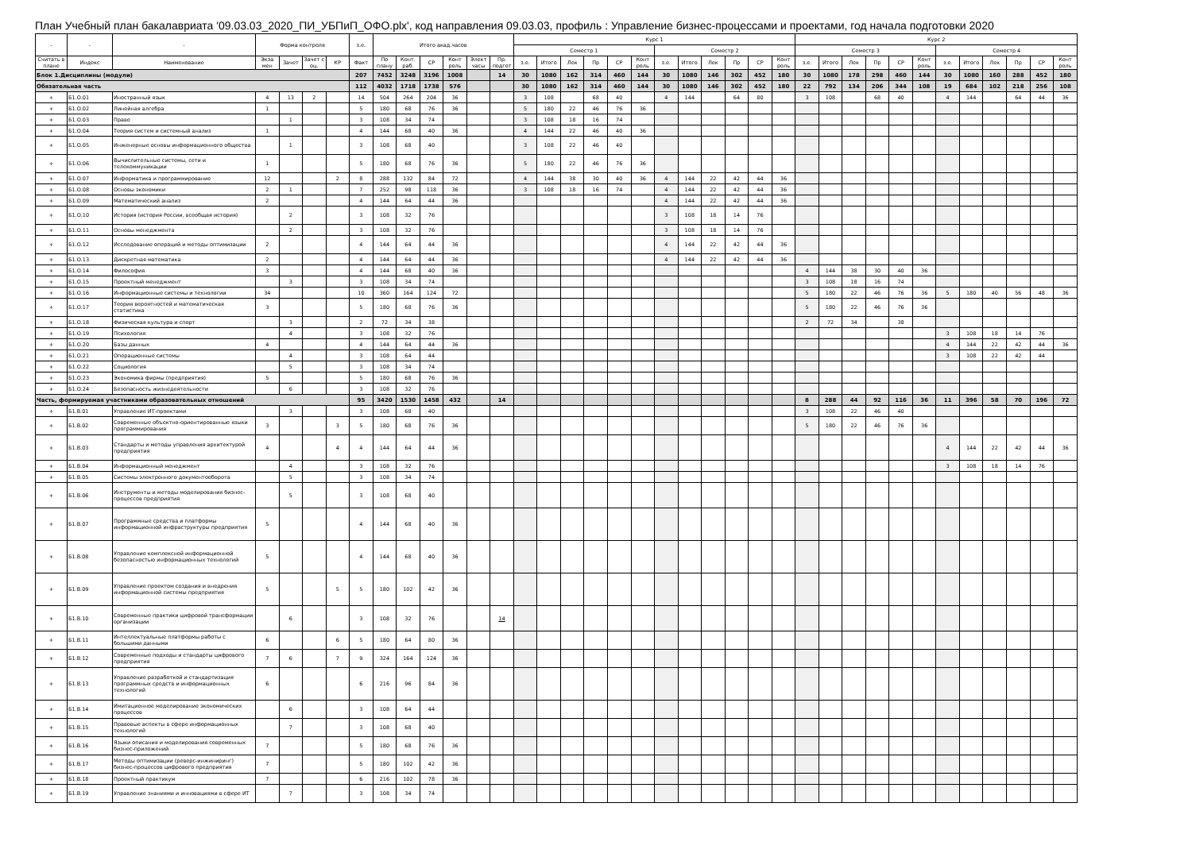План Учебный план бакалавриата '09.03.03_2020_ПИ_УБПиП_ОФО.plx', код направления 09.03.03, профиль : Управление бизнес-процессами и проектами, год начала подготовки 2020
| - | - | - | Форма контроля | | | | з.е. | Итого акад.часов | | | | | | Курс 1 | | | | | | | | | | | | Курс 2 | | | | | | | | | | | |
| --- | --- | --- | --- | --- | --- | --- | --- | --- | --- | --- | --- | --- | --- | --- | --- | --- | --- | --- | --- | --- | --- | --- | --- | --- | --- | --- | --- | --- | --- | --- | --- | --- | --- | --- | --- | --- | --- |
| | | | | | | | | | | | | | | Семестр 1 | | | | | | Семестр 2 | | | | | | Семестр 3 | | | | | | Семестр 4 | | | | | |
| Считать в плане | Индекс | Наименование | Экза мен | Зачет | Зачет с оц. | КР | Факт | По плану | Конт. раб. | СР | Конт роль | Элект часы | Пр. подгот | з.е. | Итого | Лек | Пр | СР | Конт роль | з.е. | Итого | Лек | Пр | СР | Конт роль | з.е. | Итого | Лек | Пр | СР | Конт роль | з.е. | Итого | Лек | Пр | СР | Конт роль |
| Блок 1.Дисциплины (модули) | | | | | | | 207 | 7452 | 3248 | 3196 | 1008 | | 14 | 30 | 1080 | 162 | 314 | 460 | 144 | 30 | 1080 | 146 | 302 | 452 | 180 | 30 | 1080 | 178 | 298 | 460 | 144 | 30 | 1080 | 160 | 288 | 452 | 180 |
| Обязательная часть | | | | | | | 112 | 4032 | 1718 | 1738 | 576 | | | 30 | 1080 | 162 | 314 | 460 | 144 | 30 | 1080 | 146 | 302 | 452 | 180 | 22 | 792 | 134 | 206 | 344 | 108 | 19 | 684 | 102 | 218 | 256 | 108 |
| + | Б1.О.01 | Иностранный язык | 4 | 13 | 2 | | 14 | 504 | 264 | 204 | 36 | | | 3 | 108 | | 68 | 40 | | 4 | 144 | | 64 | 80 | | 3 | 108 | | 68 | 40 | | 4 | 144 | | 64 | 44 | 36 |
| + | Б1.О.02 | Линейная алгебра | 1 | | | | 5 | 180 | 68 | 76 | 36 | | | 5 | 180 | 22 | 46 | 76 | 36 | | | | | | | | | | | | | | | | | | |
| + | Б1.О.03 | Право | | 1 | | | 3 | 108 | 34 | 74 | | | | 3 | 108 | 18 | 16 | 74 | | | | | | | | | | | | | | | | | | | |
| + | Б1.О.04 | Теория систем и системный анализ | 1 | | | | 4 | 144 | 68 | 40 | 36 | | | 4 | 144 | 22 | 46 | 40 | 36 | | | | | | | | | | | | | | | | | | |
| + | Б1.О.05 | Инженерные основы информационного общества | | 1 | | | 3 | 108 | 68 | 40 | | | | 3 | 108 | 22 | 46 | 40 | | | | | | | | | | | | | | | | | | | |
| + | Б1.О.06 | Вычислительные системы, сети и телекоммуникации | 1 | | | | 5 | 180 | 68 | 76 | 36 | | | 5 | 180 | 22 | 46 | 76 | 36 | | | | | | | | | | | | | | | | | | |
| + | Б1.О.07 | Информатика и программирование | 12 | | | 2 | 8 | 288 | 132 | 84 | 72 | | | 4 | 144 | 38 | 30 | 40 | 36 | 4 | 144 | 22 | 42 | 44 | 36 | | | | | | | | | | | | |
| + | Б1.О.08 | Основы экономики | 2 | 1 | | | 7 | 252 | 98 | 118 | 36 | | | 3 | 108 | 18 | 16 | 74 | | 4 | 144 | 22 | 42 | 44 | 36 | | | | | | | | | | | | |
| + | Б1.О.09 | Математический анализ | 2 | | | | 4 | 144 | 64 | 44 | 36 | | | | | | | | | 4 | 144 | 22 | 42 | 44 | 36 | | | | | | | | | | | | |
| + | Б1.О.10 | История (история России, всеобщая история) | | 2 | | | 3 | 108 | 32 | 76 | | | | | | | | | | 3 | 108 | 18 | 14 | 76 | | | | | | | | | | | | | |
| + | Б1.О.11 | Основы менеджмента | | 2 | | | 3 | 108 | 32 | 76 | | | | | | | | | | 3 | 108 | 18 | 14 | 76 | | | | | | | | | | | | | |
| + | Б1.О.12 | Исследование операций и методы оптимизации | 2 | | | | 4 | 144 | 64 | 44 | 36 | | | | | | | | | 4 | 144 | 22 | 42 | 44 | 36 | | | | | | | | | | | | |
| + | Б1.О.13 | Дискретная математика | 2 | | | | 4 | 144 | 64 | 44 | 36 | | | | | | | | | 4 | 144 | 22 | 42 | 44 | 36 | | | | | | | | | | | | |
| + | Б1.О.14 | Философия | 3 | | | | 4 | 144 | 68 | 40 | 36 | | | | | | | | | | | | | | | 4 | 144 | 38 | 30 | 40 | 36 | | | | | | |
| + | Б1.О.15 | Проектный менеджмент | | 3 | | | 3 | 108 | 34 | 74 | | | | | | | | | | | | | | | | 3 | 108 | 18 | 16 | 74 | | | | | | | |
| + | Б1.О.16 | Информационные системы и технологии | 34 | | | | 10 | 360 | 164 | 124 | 72 | | | | | | | | | | | | | | | 5 | 180 | 22 | 46 | 76 | 36 | 5 | 180 | 40 | 56 | 48 | 36 |
| + | Б1.О.17 | Теория вероятностей и математическая статистика | 3 | | | | 5 | 180 | 68 | 76 | 36 | | | | | | | | | | | | | | | 5 | 180 | 22 | 46 | 76 | 36 | | | | | | |
| + | Б1.О.18 | Физическая культура и спорт | | 3 | | | 2 | 72 | 34 | 38 | | | | | | | | | | | | | | | | 2 | 72 | 34 | | 38 | | | | | | | |
| + | Б1.О.19 | Психология | | 4 | | | 3 | 108 | 32 | 76 | | | | | | | | | | | | | | | | | | | | | | 3 | 108 | 18 | 14 | 76 | |
| + | Б1.О.20 | Базы данных | 4 | | | | 4 | 144 | 64 | 44 | 36 | | | | | | | | | | | | | | | | | | | | | 4 | 144 | 22 | 42 | 44 | 36 |
| + | Б1.О.21 | Операционные системы | | 4 | | | 3 | 108 | 64 | 44 | | | | | | | | | | | | | | | | | | | | | | 3 | 108 | 22 | 42 | 44 | |
| + | Б1.О.22 | Социология | | 5 | | | 3 | 108 | 34 | 74 | | | | | | | | | | | | | | | | | | | | | | | | | | | |
| + | Б1.О.23 | Экономика фирмы (предприятия) | 5 | | | | 5 | 180 | 68 | 76 | 36 | | | | | | | | | | | | | | | | | | | | | | | | | | |
| + | Б1.О.24 | Безопасность жизнедеятельности | | 6 | | | 3 | 108 | 32 | 76 | | | | | | | | | | | | | | | | | | | | | | | | | | | |
| Часть, формируемая участниками образовательных отношений | | | | | | | 95 | 3420 | 1530 | 1458 | 432 | | 14 | | | | | | | | | | | | | 8 | 288 | 44 | 92 | 116 | 36 | 11 | 396 | 58 | 70 | 196 | 72 |
| + | Б1.В.01 | Управление ИТ-проектами | | 3 | | | 3 | 108 | 68 | 40 | | | | | | | | | | | | | | | | 3 | 108 | 22 | 46 | 40 | | | | | | | |
| + | Б1.В.02 | Современные объектно-ориентированные языки программирования | 3 | | | 3 | 5 | 180 | 68 | 76 | 36 | | | | | | | | | | | | | | | 5 | 180 | 22 | 46 | 76 | 36 | | | | | | |
| + | Б1.В.03 | Стандарты и методы управления архитектурой предприятия | 4 | | | 4 | 4 | 144 | 64 | 44 | 36 | | | | | | | | | | | | | | | | | | | | | 4 | 144 | 22 | 42 | 44 | 36 |
| + | Б1.В.04 | Информационный менеджмент | | 4 | | | 3 | 108 | 32 | 76 | | | | | | | | | | | | | | | | | | | | | | 3 | 108 | 18 | 14 | 76 | |
| + | Б1.В.05 | Системы электронного документооборота | | 5 | | | 3 | 108 | 34 | 74 | | | | | | | | | | | | | | | | | | | | | | | | | | | |
| + | Б1.В.06 | Инструменты и методы моделирования бизнес-процессов предприятия | | 5 | | | 3 | 108 | 68 | 40 | | | | | | | | | | | | | | | | | | | | | | | | | | | |
| + | Б1.В.07 | Программные средства и платформы информационной инфраструктуры предприятия | 5 | | | | 4 | 144 | 68 | 40 | 36 | | | | | | | | | | | | | | | | | | | | | | | | | | |
| + | Б1.В.08 | Управление комплексной информационной безопасностью информационных технологий | 5 | | | | 4 | 144 | 68 | 40 | 36 | | | | | | | | | | | | | | | | | | | | | | | | | | |
| + | Б1.В.09 | Управление проектом создания и внедрения информационной системы предприятия | 5 | | | 5 | 5 | 180 | 102 | 42 | 36 | | | | | | | | | | | | | | | | | | | | | | | | | | |
| + | Б1.В.10 | Современные практики цифровой трансформации организации | | 6 | | | 3 | 108 | 32 | 76 | | | 14 | | | | | | | | | | | | | | | | | | | | | | | | |
| + | Б1.В.11 | Интеллектуальные платформы работы с большими данными | 6 | | | 6 | 5 | 180 | 64 | 80 | 36 | | | | | | | | | | | | | | | | | | | | | | | | | | |
| + | Б1.В.12 | Современные подходы и стандарты цифрового предприятия | 7 | 6 | | 7 | 9 | 324 | 164 | 124 | 36 | | | | | | | | | | | | | | | | | | | | | | | | | | |
| + | Б1.В.13 | Управление разработкой и стандартизация программных средств и информационных технологий | 6 | | | | 6 | 216 | 96 | 84 | 36 | | | | | | | | | | | | | | | | | | | | | | | | | | |
| + | Б1.В.14 | Имитационное моделирование экономических процессов | | 6 | | | 3 | 108 | 64 | 44 | | | | | | | | | | | | | | | | | | | | | | | | | | | |
| + | Б1.В.15 | Правовые аспекты в сфере информационных технологий | | 7 | | | 3 | 108 | 68 | 40 | | | | | | | | | | | | | | | | | | | | | | | | | | | |
| + | Б1.В.16 | Языки описания и моделирования современных бизнес-приложений | 7 | | | | 5 | 180 | 68 | 76 | 36 | | | | | | | | | | | | | | | | | | | | | | | | | | |
| + | Б1.В.17 | Методы оптимизации (реверс-инжиниринг) бизнес-процессов цифрового предприятия | 7 | | | | 5 | 180 | 102 | 42 | 36 | | | | | | | | | | | | | | | | | | | | | | | | | | |
| + | Б1.В.18 | Проектный практикум | 7 | | | | 6 | 216 | 102 | 78 | 36 | | | | | | | | | | | | | | | | | | | | | | | | | | |
| + | Б1.В.19 | Управление знаниями и инновациями в сфере ИТ | | 7 | | | 3 | 108 | 34 | 74 | | | | | | | | | | | | | | | | | | | | | | | | | | | |